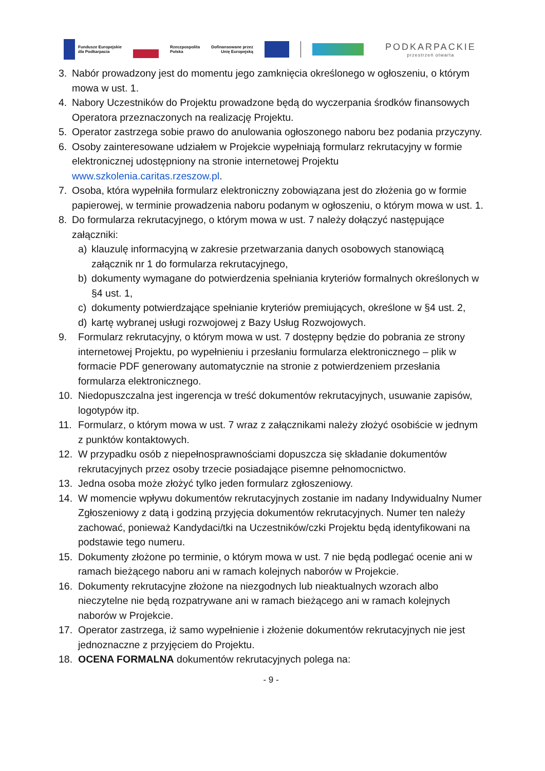Fundusze Europejskie
dla Podkarpacia
Rzeczpospolita
Polska
Dofinansowane przez
Unię Europejską
PODKARPACKIE
przestrzeń otwarta
3. Nabór prowadzony jest do momentu jego zamknięcia określonego w ogłoszeniu, o którym mowa w ust. 1.
4. Nabory Uczestników do Projektu prowadzone będą do wyczerpania środków finansowych Operatora przeznaczonych na realizację Projektu.
5. Operator zastrzega sobie prawo do anulowania ogłoszonego naboru bez podania przyczyny.
6. Osoby zainteresowane udziałem w Projekcie wypełniają formularz rekrutacyjny w formie elektronicznej udostępniony na stronie internetowej Projektu www.szkolenia.caritas.rzeszow.pl.
7. Osoba, która wypełniła formularz elektroniczny zobowiązana jest do złożenia go w formie papierowej, w terminie prowadzenia naboru podanym w ogłoszeniu, o którym mowa w ust. 1.
8. Do formularza rekrutacyjnego, o którym mowa w ust. 7 należy dołączyć następujące załączniki:
a) klauzulę informacyjną w zakresie przetwarzania danych osobowych stanowiącą załącznik nr 1 do formularza rekrutacyjnego,
b) dokumenty wymagane do potwierdzenia spełniania kryteriów formalnych określonych w §4 ust. 1,
c) dokumenty potwierdzające spełnianie kryteriów premiujących, określone w §4 ust. 2,
d) kartę wybranej usługi rozwojowej z Bazy Usług Rozwojowych.
9. Formularz rekrutacyjny, o którym mowa w ust. 7 dostępny będzie do pobrania ze strony internetowej Projektu, po wypełnieniu i przesłaniu formularza elektronicznego – plik w formacie PDF generowany automatycznie na stronie z potwierdzeniem przesłania formularza elektronicznego.
10. Niedopuszczalna jest ingerencja w treść dokumentów rekrutacyjnych, usuwanie zapisów, logotypów itp.
11. Formularz, o którym mowa w ust. 7 wraz z załącznikami należy złożyć osobiście w jednym z punktów kontaktowych.
12. W przypadku osób z niepełnosprawnościami dopuszcza się składanie dokumentów rekrutacyjnych przez osoby trzecie posiadające pisemne pełnomocnictwo.
13. Jedna osoba może złożyć tylko jeden formularz zgłoszeniowy.
14. W momencie wpływu dokumentów rekrutacyjnych zostanie im nadany Indywidualny Numer Zgłoszeniowy z datą i godziną przyjęcia dokumentów rekrutacyjnych. Numer ten należy zachować, ponieważ Kandydaci/tki na Uczestników/czki Projektu będą identyfikowani na podstawie tego numeru.
15. Dokumenty złożone po terminie, o którym mowa w ust. 7 nie będą podlegać ocenie ani w ramach bieżącego naboru ani w ramach kolejnych naborów w Projekcie.
16. Dokumenty rekrutacyjne złożone na niezgodnych lub nieaktualnych wzorach albo nieczytelne nie będą rozpatrywane ani w ramach bieżącego ani w ramach kolejnych naborów w Projekcie.
17. Operator zastrzega, iż samo wypełnienie i złożenie dokumentów rekrutacyjnych nie jest jednoznaczne z przyjęciem do Projektu.
18. OCENA FORMALNA dokumentów rekrutacyjnych polega na:
- 9 -